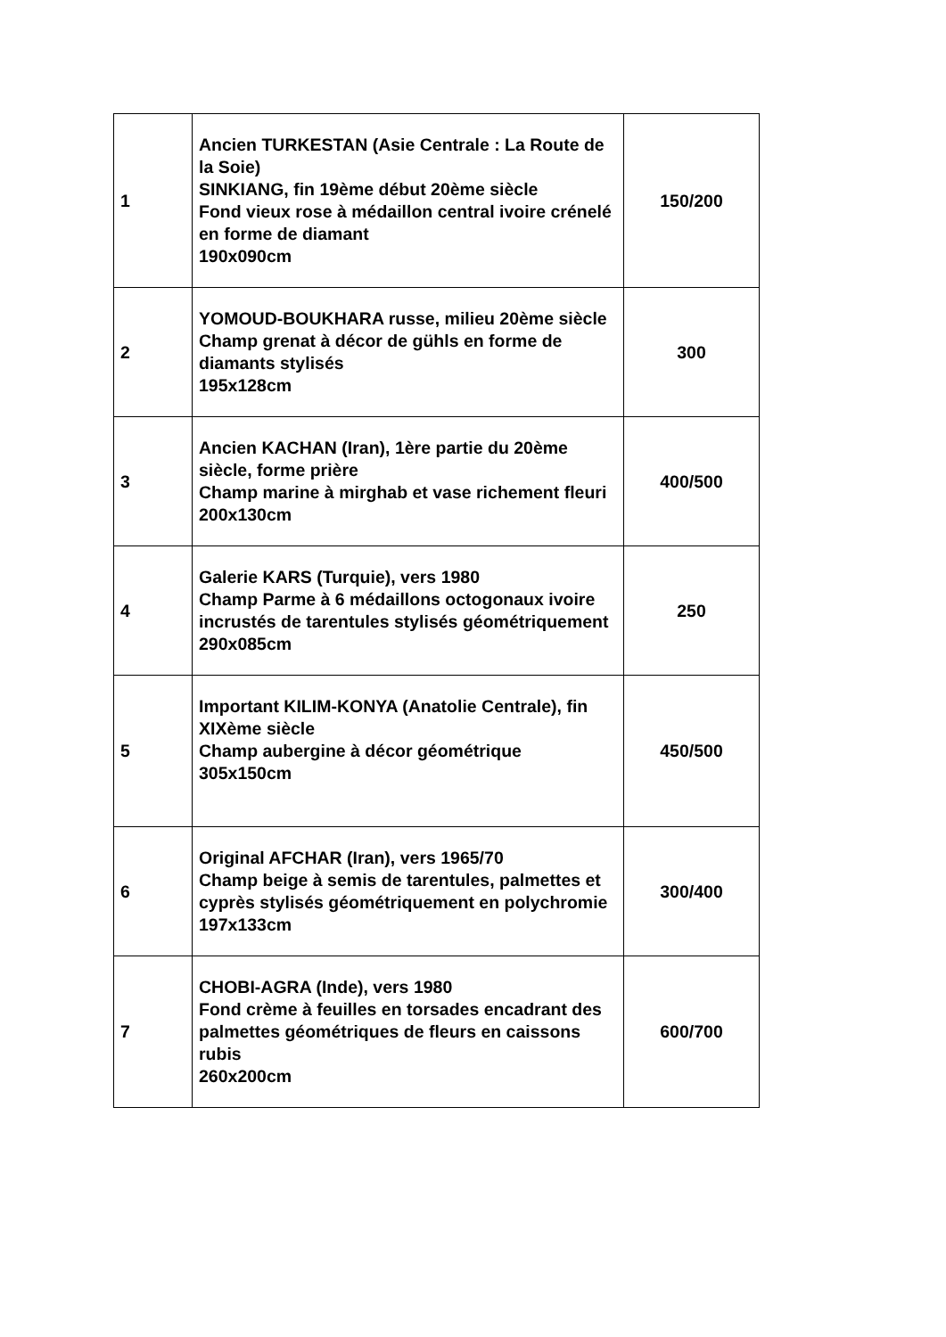| 1 | Ancien TURKESTAN (Asie Centrale : La Route de la Soie) SINKIANG, fin 19ème début 20ème siècle Fond vieux rose à médaillon central ivoire crénelé en forme de diamant 190x090cm | 150/200 |
| 2 | YOMOUD-BOUKHARA russe, milieu 20ème siècle Champ grenat à décor de gühls en forme de diamants stylisés 195x128cm | 300 |
| 3 | Ancien KACHAN (Iran), 1ère partie du 20ème siècle, forme prière Champ marine à mirghab et vase richement fleuri 200x130cm | 400/500 |
| 4 | Galerie KARS (Turquie), vers 1980 Champ Parme à 6 médaillons octogonaux ivoire incrustés de tarentules stylisés géométriquement 290x085cm | 250 |
| 5 | Important KILIM-KONYA (Anatolie Centrale), fin XIXème siècle Champ aubergine à décor géométrique 305x150cm | 450/500 |
| 6 | Original AFCHAR (Iran), vers 1965/70 Champ beige à semis de tarentules, palmettes et cyprès stylisés géométriquement en polychromie 197x133cm | 300/400 |
| 7 | CHOBI-AGRA (Inde), vers 1980 Fond crème à feuilles en torsades encadrant des palmettes géométriques de fleurs en caissons rubis 260x200cm | 600/700 |